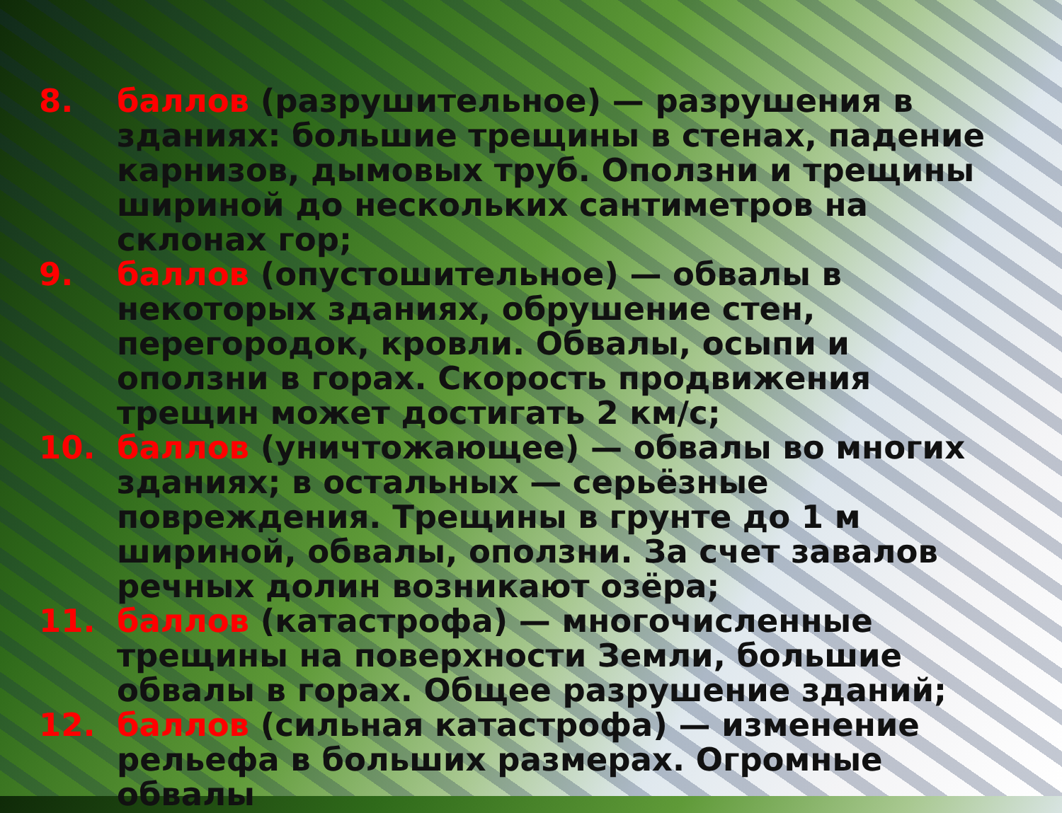8. баллов (разрушительное) — разрушения в зданиях: большие трещины в стенах, падение карнизов, дымовых труб. Оползни и трещины шириной до нескольких сантиметров на склонах гор;
9. баллов (опустошительное) — обвалы в некоторых зданиях, обрушение стен, перегородок, кровли. Обвалы, осыпи и оползни в горах. Скорость продвижения трещин может достигать 2 км/с;
10. баллов (уничтожающее) — обвалы во многих зданиях; в остальных — серьёзные повреждения. Трещины в грунте до 1 м шириной, обвалы, оползни. За счет завалов речных долин возникают озёра;
11. баллов (катастрофа) — многочисленные трещины на поверхности Земли, большие обвалы в горах. Общее разрушение зданий;
12. баллов (сильная катастрофа) — изменение рельефа в больших размерах. Огромные обвалы